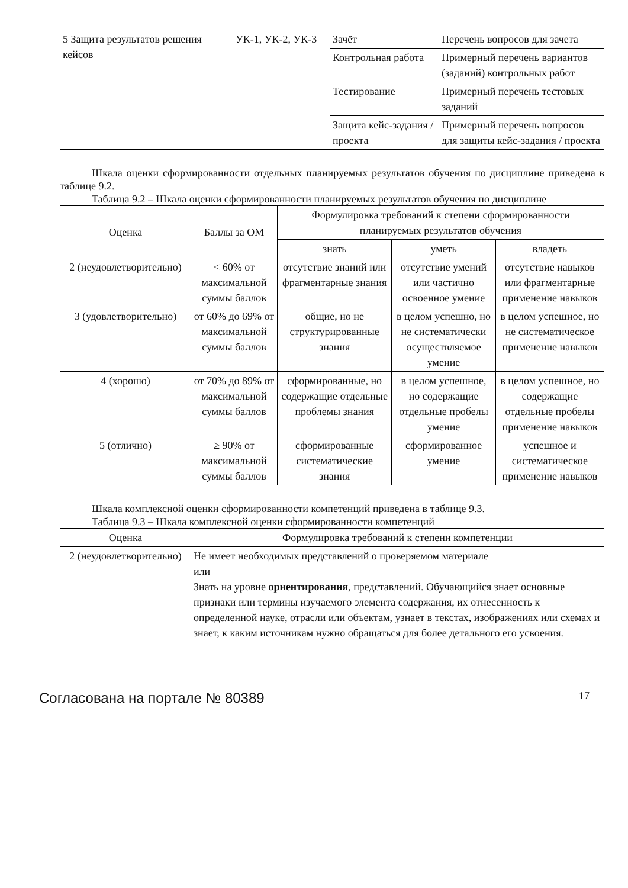| 5 Защита результатов решения кейсов | УК-1, УК-2, УК-3 | Зачёт | Перечень вопросов для зачета |
| | | Контрольная работа | Примерный перечень вариантов (заданий) контрольных работ |
| | | Тестирование | Примерный перечень тестовых заданий |
| | | Защита кейс-задания / проекта | Примерный перечень вопросов для защиты кейс-задания / проекта |
Шкала оценки сформированности отдельных планируемых результатов обучения по дисциплине приведена в таблице 9.2.
Таблица 9.2 – Шкала оценки сформированности планируемых результатов обучения по дисциплине
| Оценка | Баллы за ОМ | Формулировка требований к степени сформированности планируемых результатов обучения | | |
| --- | --- | --- | --- | --- |
| | | знать | уметь | владеть |
| 2 (неудовлетворительно) | < 60% от максимальной суммы баллов | отсутствие знаний или фрагментарные знания | отсутствие умений или частично освоенное умение | отсутствие навыков или фрагментарные применение навыков |
| 3 (удовлетворительно) | от 60% до 69% от максимальной суммы баллов | общие, но не структурированные знания | в целом успешно, но не систематически осуществляемое умение | в целом успешное, но не систематическое применение навыков |
| 4 (хорошо) | от 70% до 89% от максимальной суммы баллов | сформированные, но содержащие отдельные проблемы знания | в целом успешное, но содержащие отдельные пробелы умение | в целом успешное, но содержащие отдельные пробелы применение навыков |
| 5 (отлично) | ≥ 90% от максимальной суммы баллов | сформированные систематические знания | сформированное умение | успешное и систематическое применение навыков |
Шкала комплексной оценки сформированности компетенций приведена в таблице 9.3.
Таблица 9.3 – Шкала комплексной оценки сформированности компетенций
| Оценка | Формулировка требований к степени компетенции |
| --- | --- |
| 2 (неудовлетворительно) | Не имеет необходимых представлений о проверяемом материале или Знать на уровне ориентирования , представлений. Обучающийся знает основные признаки или термины изучаемого элемента содержания, их отнесенность к определенной науке, отрасли или объектам, узнает в текстах, изображениях или схемах и знает, к каким источникам нужно обращаться для более детального его усвоения. |
Согласована на портале № 80389 17